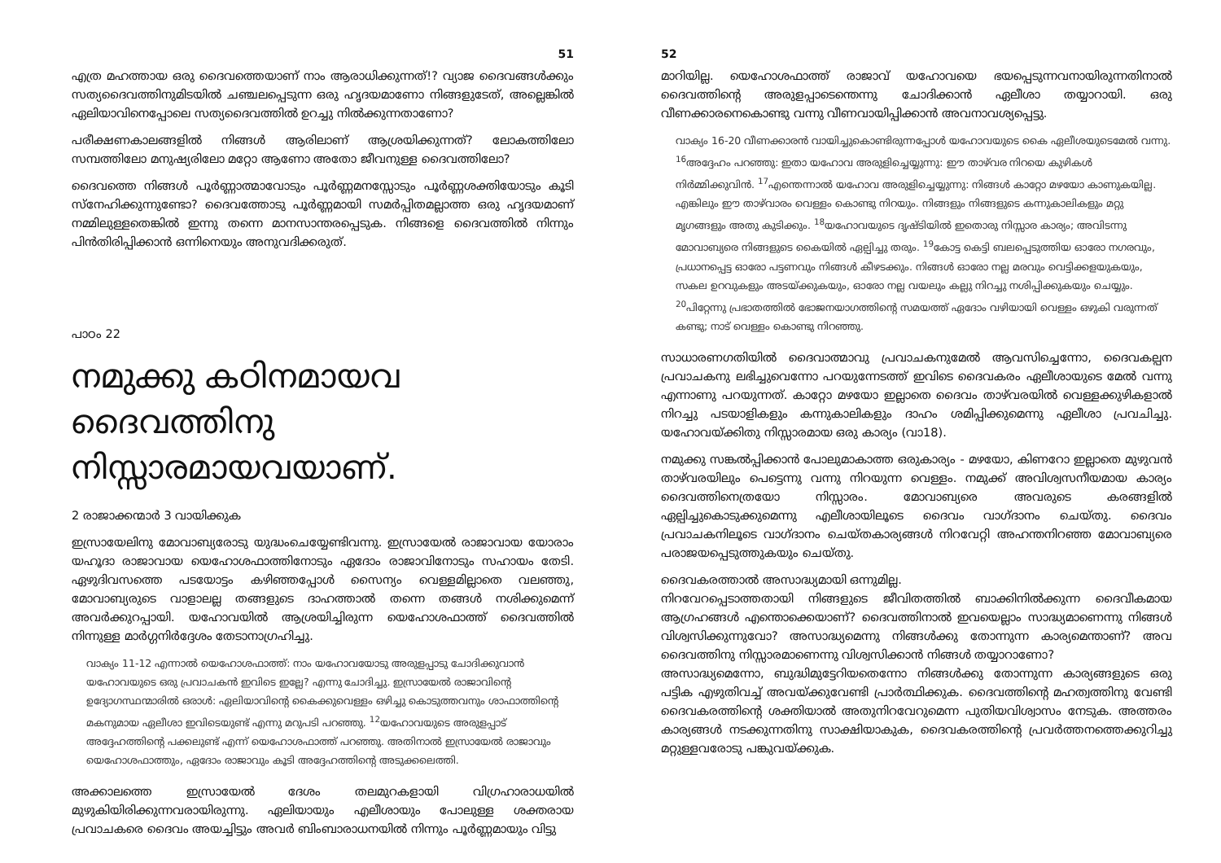51
എത്ര മഹത്തായ ഒരു ദൈവത്തെയാണ് നാം ആരാധിക്കുന്നത്!? വ്യാജ ദൈവങ്ങൾക്കും സത്യദൈവത്തിനുമിടയിൽ ചഞ്ചലപ്പെടുന്ന ഒരു ഹൃദയമാണോ നിങ്ങളുടേത്, അല്ലെങ്കിൽ ഏലിയാവിനെപ്പോലെ സത്യദൈവത്തിൽ ഉറച്ചു നിൽക്കുന്നതാണോ?
പരീക്ഷണകാലങ്ങളിൽ നിങ്ങൾ ആരിലാണ് ആശ്രയിക്കുന്നത്? ലോകത്തിലോ സമ്പത്തിലോ മനുഷ്യരിലോ മറ്റോ ആണോ അതോ ജീവനുള്ള ദൈവത്തിലോ?
ദൈവത്തെ നിങ്ങൾ പൂർണ്ണാത്മാവോടും പൂർണ്ണമനസ്സോടും പൂർണ്ണശക്തിയോടും കൂടി സ്നേഹിക്കുന്നുണ്ടോ? ദൈവത്തോടു പൂർണ്ണമായി സമർപ്പിതമല്ലാത്ത ഒരു ഹൃദയമാണ് നമ്മിലുള്ളതെങ്കിൽ ഇന്നു തന്നെ മാനസാന്തരപ്പെടുക. നിങ്ങളെ ദൈവത്തിൽ നിന്നും പിൻതിരിപ്പിക്കാൻ ഒന്നിനെയും അനുവദിക്കരുത്.
പാഠം 22
നമുക്കു കഠിനമായവ ദൈവത്തിനു നിസ്സാരമായവയാണ്.
2 രാജാക്കന്മാർ 3 വായിക്കുക
ഇസ്രായേലിനു മോവാബ്യരോടു യുദ്ധംചെയ്യേണ്ടിവന്നു. ഇസ്രായേൽ രാജാവായ യോരാം യഹൂദാ രാജാവായ യെഹോശഫാത്തിനോടും ഏദോം രാജാവിനോടും സഹായം തേടി. ഏഴുദിവസത്തെ പടയോട്ടം കഴിഞ്ഞപ്പോൾ സൈന്യം വെള്ളമില്ലാതെ വലഞ്ഞു, മോവാബ്യരുടെ വാളാലല്ല തങ്ങളുടെ ദാഹത്താൽ തന്നെ തങ്ങൾ നശിക്കുമെന്ന് അവർക്കുറപ്പായി. യഹോവയിൽ ആശ്രയിച്ചിരുന്ന യെഹോശഫാത്ത് ദൈവത്തിൽ നിന്നുള്ള മാർഗ്ഗനിർദ്ദേശം തേടാനാഗ്രഹിച്ചു.
വാക്യം 11-12 എന്നാൽ യെഹോശഫാത്ത്: നാം യഹോവയോടു അരുളപ്പാടു ചോദിക്കുവാൻ യഹോവയുടെ ഒരു പ്രവാചകൻ ഇവിടെ ഇല്ലേ? എന്നു ചോദിച്ചു. ഇസ്രായേൽ രാജാവിന്റെ ഉദ്യോഗസ്ഥന്മാരിൽ ഒരാൾ: ഏലിയാവിന്റെ കൈക്കുവെള്ളം ഒഴിച്ചു കൊടുത്തവനും ശാഫാത്തിന്റെ മകനുമായ ഏലീശാ ഇവിടെയുണ്ട് എന്നു മറുപടി പറഞ്ഞു. <sup>12</sup>യഹോവയുടെ അരുളപ്പാട് അദ്ദേഹത്തിന്റെ പക്കലുണ്ട് എന്ന് യെഹോശഫാത്ത് പറഞ്ഞു. അതിനാൽ ഇസ്രായേൽ രാജാവും യെഹോശഫാത്തും, ഏദോം രാജാവും കൂടി അദ്ദേഹത്തിന്റെ അടുക്കലെത്തി.
അക്കാലത്തെ ഇസ്രായേൽ ദേശം തലമുറകളായി വിഗ്രഹാരാധയിൽ മുഴുകിയിരിക്കുന്നവരായിരുന്നു. ഏലിയായും എലീശായും പോലുള്ള ശക്തരായ പ്രവാചകരെ ദൈവം അയച്ചിട്ടും അവർ ബിംബാരാധനയിൽ നിന്നും പൂർണ്ണമായും വിട്ടു
52
മാറിയില്ല. യെഹോശഫാത്ത് രാജാവ് യഹോവയെ ഭയപ്പെടുന്നവനായിരുന്നതിനാൽ ദൈവത്തിന്റെ അരുളപ്പാടെന്തെന്നു ചോദിക്കാൻ ഏലീശാ തയ്യാറായി. ഒരു വീണക്കാരനെകൊണ്ടു വന്നു വീണവായിപ്പിക്കാൻ അവനാവശ്യപ്പെട്ടു.
വാക്യം 16-20 വീണക്കാരൻ വായിച്ചുകൊണ്ടിരുന്നപ്പോൾ യഹോവയുടെ കൈ ഏലീശയുടെമേൽ വന്നു. <sup>16</sup>അദ്ദേഹം പറഞ്ഞു: ഇതാ യഹോവ അരുളിച്ചെയ്യുന്നു: ഈ താഴ്‌വര നിറയെ കുഴികൾ നിർമ്മിക്കുവിൻ. <sup>17</sup>എന്തെന്നാൽ യഹോവ അരുളിച്ചെയ്യുന്നു: നിങ്ങൾ കാറ്റോ മഴയോ കാണുകയില്ല. എങ്കിലും ഈ താഴ്‌വാരം വെള്ളം കൊണ്ടു നിറയും. നിങ്ങളും നിങ്ങളുടെ കന്നുകാലികളും മറ്റു മൃഗങ്ങളും അതു കുടിക്കും. <sup>18</sup>യഹോവയുടെ ദൃഷ്ടിയിൽ ഇതൊരു നിസ്സാര കാര്യം; അവിടന്നു മോവാബ്യരെ നിങ്ങളുടെ കൈയിൽ ഏല്പിച്ചു തരും. <sup>19</sup>കോട്ട കെട്ടി ബലപ്പെടുത്തിയ ഓരോ നഗരവും, പ്രധാനപ്പെട്ട ഓരോ പട്ടണവും നിങ്ങൾ കീഴടക്കും. നിങ്ങൾ ഓരോ നല്ല മരവും വെട്ടിക്കളയുകയും, സകല ഉറവുകളും അടയ്ക്കുകയും, ഓരോ നല്ല വയലും കല്ലു നിറച്ചു നശിപ്പിക്കുകയും ചെയ്യും. <sup>20</sup>പിറ്റേന്നു പ്രഭാതത്തിൽ ഭോജനയാഗത്തിന്റെ സമയത്ത് ഏദോം വഴിയായി വെള്ളം ഒഴുകി വരുന്നത് കണ്ടു; നാട് വെള്ളം കൊണ്ടു നിറഞ്ഞു.
സാധാരണഗതിയിൽ ദൈവാത്മാവു പ്രവാചകനുമേൽ ആവസിച്ചെന്നോ, ദൈവകല്പന പ്രവാചകനു ലഭിച്ചുവെന്നോ പറയുന്നേടത്ത് ഇവിടെ ദൈവകരം ഏലീശായുടെ മേൽ വന്നു എന്നാണു പറയുന്നത്. കാറ്റോ മഴയോ ഇല്ലാതെ ദൈവം താഴ്‌വരയിൽ വെള്ളക്കുഴികളാൽ നിറച്ചു പടയാളികളും കന്നുകാലികളും ദാഹം ശമിപ്പിക്കുമെന്നു ഏലീശാ പ്രവചിച്ചു. യഹോവയ്ക്കിതു നിസ്സാരമായ ഒരു കാര്യം (വാ18).
നമുക്കു സങ്കൽപ്പിക്കാൻ പോലുമാകാത്ത ഒരുകാര്യം - മഴയോ, കിണറോ ഇല്ലാതെ മുഴുവൻ താഴ്‌വരയിലും പെട്ടെന്നു വന്നു നിറയുന്ന വെള്ളം. നമുക്ക് അവിശ്വസനീയമായ കാര്യം ദൈവത്തിനെത്രയോ നിസ്സാരം. മോവാബ്യരെ അവരുടെ കരങ്ങളിൽ ഏല്പിച്ചുകൊടുക്കുമെന്നു എലീശായിലൂടെ ദൈവം വാഗ്ദാനം ചെയ്തു. ദൈവം പ്രവാചകനിലൂടെ വാഗ്ദാനം ചെയ്തകാര്യങ്ങൾ നിറവേറ്റി അഹന്തനിറഞ്ഞ മോവാബ്യരെ പരാജയപ്പെടുത്തുകയും ചെയ്തു.
ദൈവകരത്താൽ അസാദ്ധ്യമായി ഒന്നുമില്ല.
നിറവേറപ്പെടാത്തതായി നിങ്ങളുടെ ജീവിതത്തിൽ ബാക്കിനിൽക്കുന്ന ദൈവീകമായ ആഗ്രഹങ്ങൾ എന്തൊക്കെയാണ്? ദൈവത്തിനാൽ ഇവയെല്ലാം സാദ്ധ്യമാണെന്നു നിങ്ങൾ വിശ്വസിക്കുന്നുവോ? അസാദ്ധ്യമെന്നു നിങ്ങൾക്കു തോന്നുന്ന കാര്യമെന്താണ്? അവ ദൈവത്തിനു നിസ്സാരമാണെന്നു വിശ്വസിക്കാൻ നിങ്ങൾ തയ്യാറാണോ?
അസാദ്ധ്യമെന്നോ, ബുദ്ധിമുട്ടേറിയതെന്നോ നിങ്ങൾക്കു തോന്നുന്ന കാര്യങ്ങളുടെ ഒരു പട്ടിക എഴുതിവച്ച് അവയ്ക്കുവേണ്ടി പ്രാർത്ഥിക്കുക. ദൈവത്തിന്റെ മഹത്വത്തിനു വേണ്ടി ദൈവകരത്തിന്റെ ശക്തിയാൽ അതുനിറവേറുമെന്ന പുതിയവിശ്വാസം നേടുക. അത്തരം കാര്യങ്ങൾ നടക്കുന്നതിനു സാക്ഷിയാകുക, ദൈവകരത്തിന്റെ പ്രവർത്തനത്തെക്കുറിച്ചു മറ്റുള്ളവരോടു പങ്കുവയ്ക്കുക.